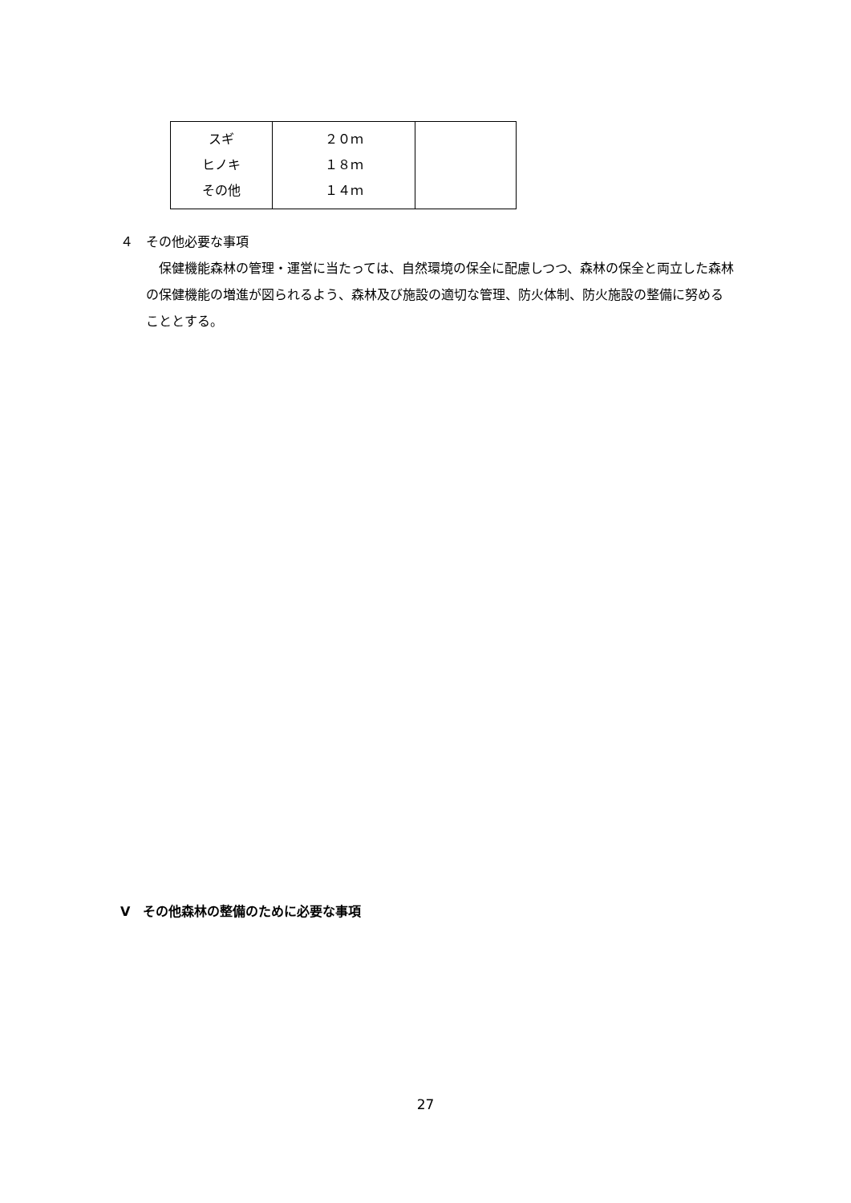| スギ ヒノキ その他 | ２０ｍ １８ｍ １４ｍ | |
４　その他必要な事項
　保健機能森林の管理・運営に当たっては、自然環境の保全に配慮しつつ、森林の保全と両立した森林の保健機能の増進が図られるよう、森林及び施設の適切な管理、防火体制、防火施設の整備に努めることとする。
Ⅴ　その他森林の整備のために必要な事項
27